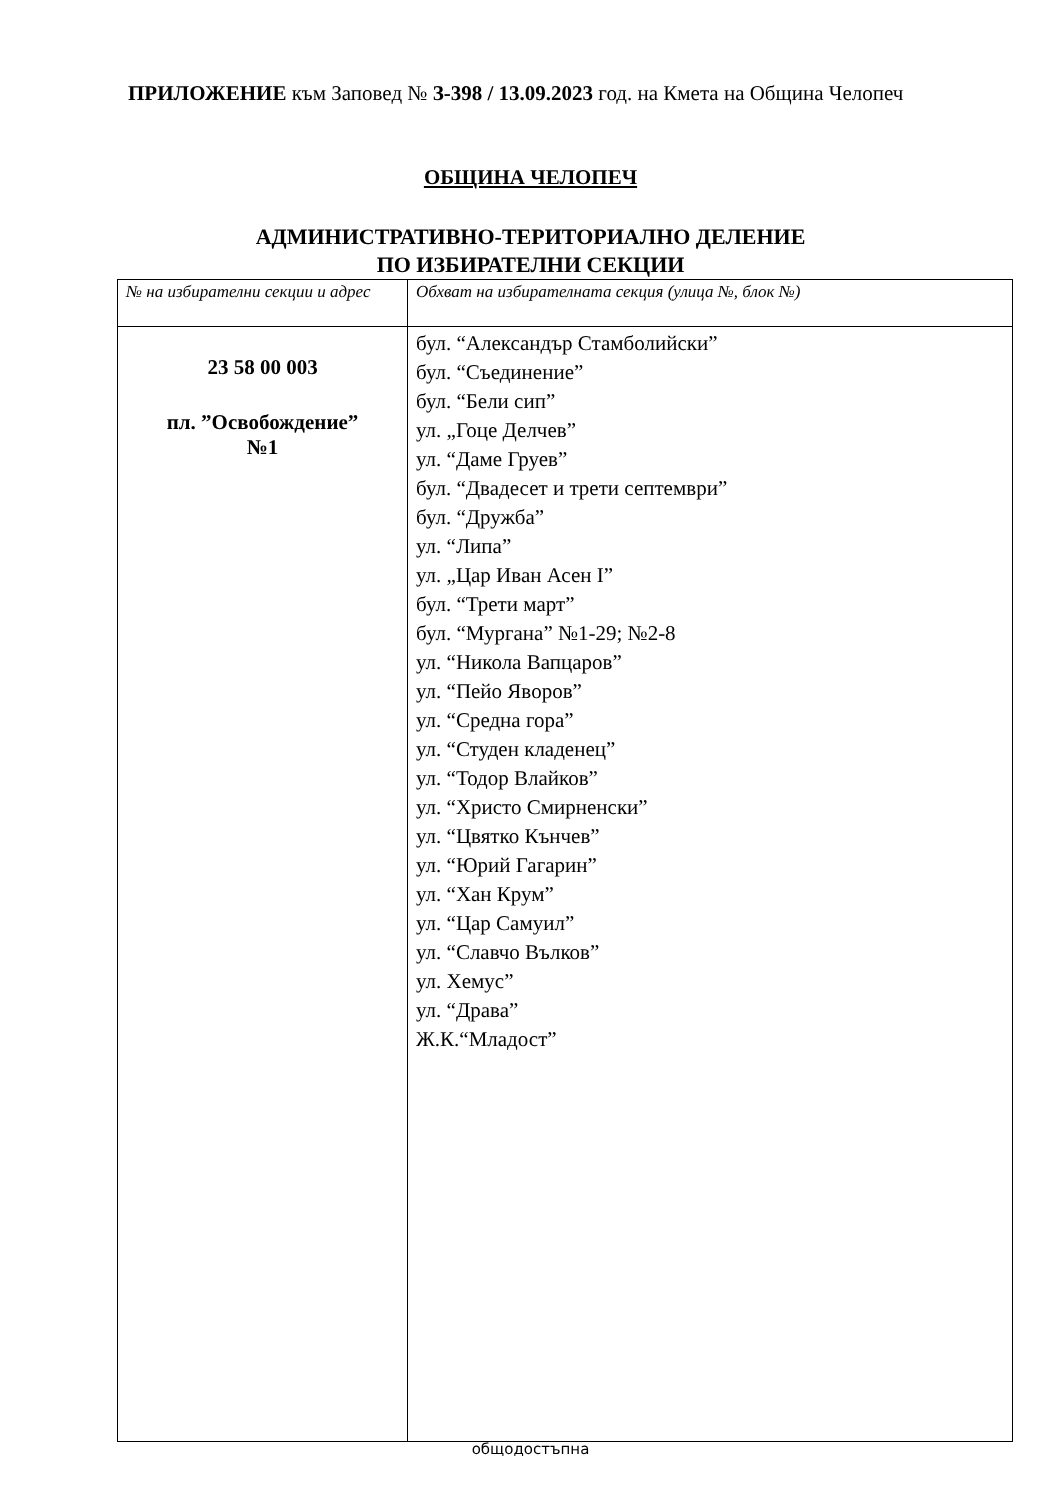ПРИЛОЖЕНИЕ към Заповед № З-398 / 13.09.2023 год. на Кмета на Община Челопеч
ОБЩИНА ЧЕЛОПЕЧ
АДМИНИСТРАТИВНО-ТЕРИТОРИАЛНО ДЕЛЕНИЕ
ПО ИЗБИРАТЕЛНИ СЕКЦИИ
| № на избирателни секции и адрес | Обхват на избирателната секция (улица №, блок №) |
| --- | --- |
| 23 58 00 003 пл. ”Освобождение” №1 | бул. “Александър Стамболийски” бул. “Съединение” бул. “Бели сип” ул. „Гоце Делчев” ул. “Даме Груев” бул. “Двадесет и трети септември” бул. “Дружба” ул. “Липа” ул. „Цар Иван Асен I” бул. “Трети март” бул. “Мургана” №1-29; №2-8 ул. “Никола Вапцаров” ул. “Пейо Яворов” ул. “Средна гора” ул. “Студен кладенец” ул. “Тодор Влайков” ул. “Христо Смирненски” ул. “Цвятко Кънчев” ул. “Юрий Гагарин” ул. “Хан Крум” ул. “Цар Самуил” ул. “Славчо Вълков” ул. Хемус” ул. “Драва” Ж.К.“Младост” |
общодостъпна